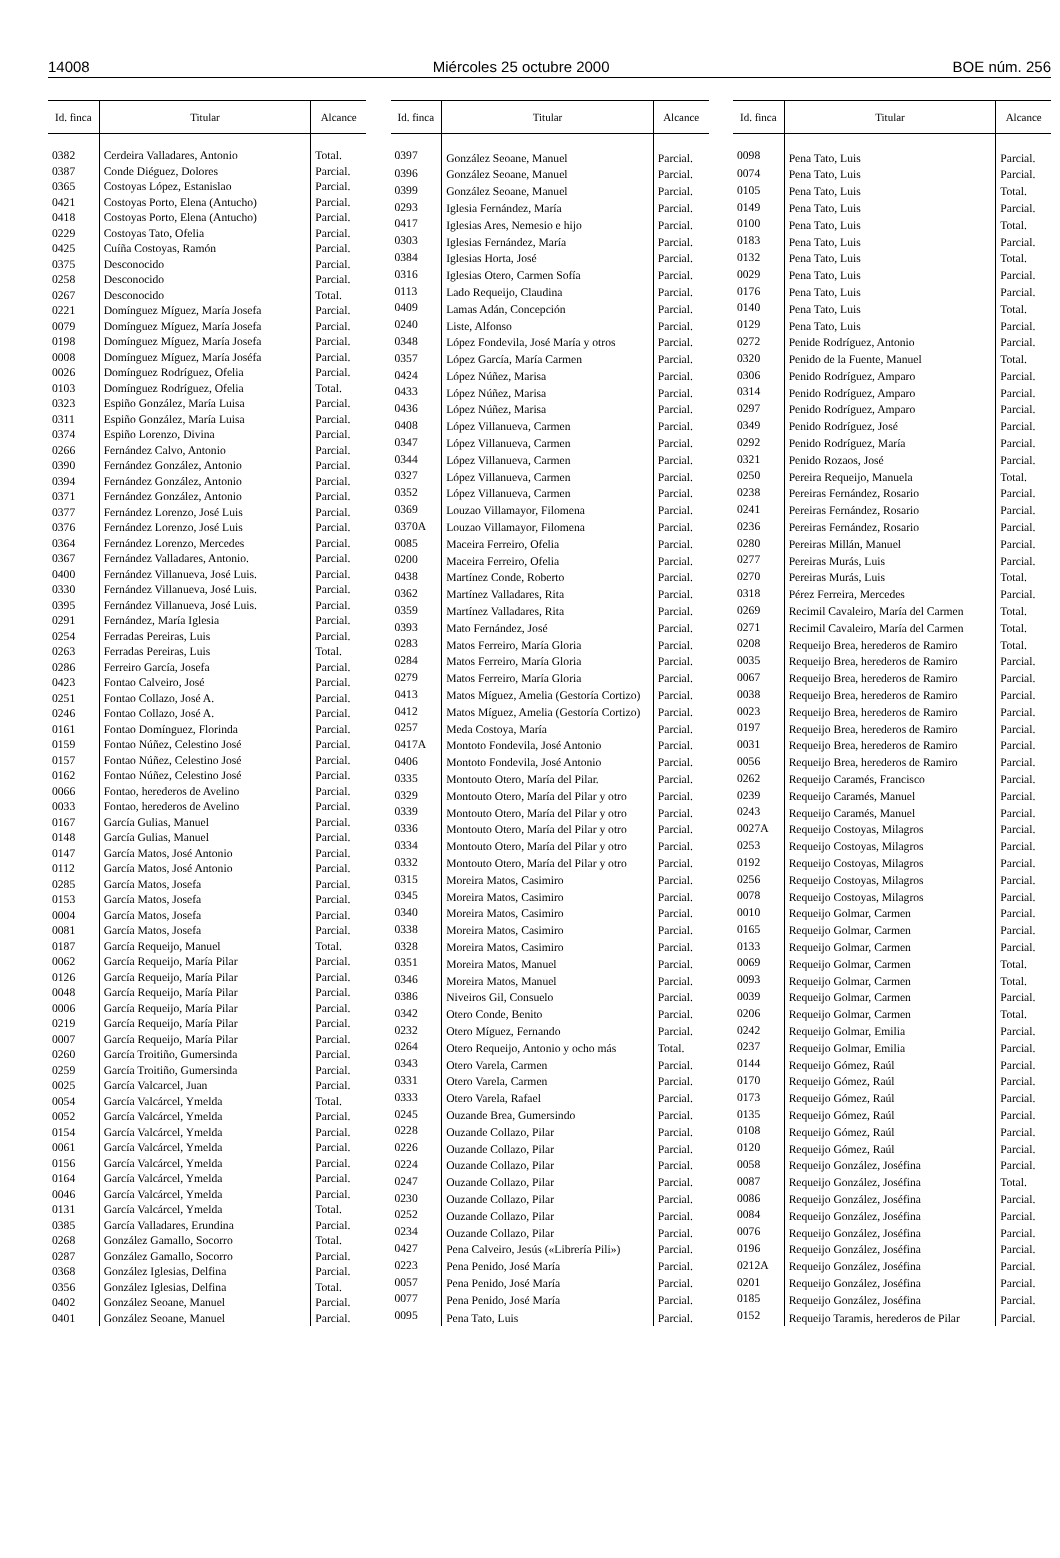14008 Miércoles 25 octubre 2000 BOE núm. 256
| Id. finca | Titular | Alcance |
| --- | --- | --- |
| 0382 | Cerdeira Valladares, Antonio | Total. |
| 0387 | Conde Diéguez, Dolores | Parcial. |
| 0365 | Costoyas López, Estanislao | Parcial. |
| 0421 | Costoyas Porto, Elena (Antucho) | Parcial. |
| 0418 | Costoyas Porto, Elena (Antucho) | Parcial. |
| 0229 | Costoyas Tato, Ofelia | Parcial. |
| 0425 | Cuíña Costoyas, Ramón | Parcial. |
| 0375 | Desconocido | Parcial. |
| 0258 | Desconocido | Parcial. |
| 0267 | Desconocido | Total. |
| 0221 | Domínguez Míguez, María Josefa | Parcial. |
| 0079 | Domínguez Míguez, María Josefa | Parcial. |
| 0198 | Domínguez Míguez, María Josefa | Parcial. |
| 0008 | Domínguez Míguez, María Joséfa | Parcial. |
| 0026 | Domínguez Rodríguez, Ofelia | Parcial. |
| 0103 | Domínguez Rodríguez, Ofelia | Total. |
| 0323 | Espiño González, María Luisa | Parcial. |
| 0311 | Espiño González, María Luisa | Parcial. |
| 0374 | Espiño Lorenzo, Divina | Parcial. |
| 0266 | Fernández Calvo, Antonio | Parcial. |
| 0390 | Fernández González, Antonio | Parcial. |
| 0394 | Fernández González, Antonio | Parcial. |
| 0371 | Fernández González, Antonio | Parcial. |
| 0377 | Fernández Lorenzo, José Luis | Parcial. |
| 0376 | Fernández Lorenzo, José Luis | Parcial. |
| 0364 | Fernández Lorenzo, Mercedes | Parcial. |
| 0367 | Fernández Valladares, Antonio. | Parcial. |
| 0400 | Fernández Villanueva, José Luis. | Parcial. |
| 0330 | Fernández Villanueva, José Luis. | Parcial. |
| 0395 | Fernández Villanueva, José Luis. | Parcial. |
| 0291 | Fernández, María Iglesia | Parcial. |
| 0254 | Ferradas Pereiras, Luis | Parcial. |
| 0263 | Ferradas Pereiras, Luis | Total. |
| 0286 | Ferreiro García, Josefa | Parcial. |
| 0423 | Fontao Calveiro, José | Parcial. |
| 0251 | Fontao Collazo, José A. | Parcial. |
| 0246 | Fontao Collazo, José A. | Parcial. |
| 0161 | Fontao Domínguez, Florinda | Parcial. |
| 0159 | Fontao Núñez, Celestino José | Parcial. |
| 0157 | Fontao Núñez, Celestino José | Parcial. |
| 0162 | Fontao Núñez, Celestino José | Parcial. |
| 0066 | Fontao, herederos de Avelino | Parcial. |
| 0033 | Fontao, herederos de Avelino | Parcial. |
| 0167 | García Gulias, Manuel | Parcial. |
| 0148 | García Gulias, Manuel | Parcial. |
| 0147 | García Matos, José Antonio | Parcial. |
| 0112 | García Matos, José Antonio | Parcial. |
| 0285 | García Matos, Josefa | Parcial. |
| 0153 | García Matos, Josefa | Parcial. |
| 0004 | García Matos, Josefa | Parcial. |
| 0081 | García Matos, Josefa | Parcial. |
| 0187 | García Requeijo, Manuel | Total. |
| 0062 | García Requeijo, María Pilar | Parcial. |
| 0126 | García Requeijo, María Pilar | Parcial. |
| 0048 | García Requeijo, María Pilar | Parcial. |
| 0006 | García Requeijo, María Pilar | Parcial. |
| 0219 | García Requeijo, María Pilar | Parcial. |
| 0007 | García Requeijo, María Pilar | Parcial. |
| 0260 | García Troitiño, Gumersinda | Parcial. |
| 0259 | García Troitiño, Gumersinda | Parcial. |
| 0025 | García Valcarcel, Juan | Parcial. |
| 0054 | García Valcárcel, Ymelda | Total. |
| 0052 | García Valcárcel, Ymelda | Parcial. |
| 0154 | García Valcárcel, Ymelda | Parcial. |
| 0061 | García Valcárcel, Ymelda | Parcial. |
| 0156 | García Valcárcel, Ymelda | Parcial. |
| 0164 | García Valcárcel, Ymelda | Parcial. |
| 0046 | García Valcárcel, Ymelda | Parcial. |
| 0131 | García Valcárcel, Ymelda | Total. |
| 0385 | García Valladares, Erundina | Parcial. |
| 0268 | González Gamallo, Socorro | Total. |
| 0287 | González Gamallo, Socorro | Parcial. |
| 0368 | González Iglesias, Delfina | Parcial. |
| 0356 | González Iglesias, Delfina | Total. |
| 0402 | González Seoane, Manuel | Parcial. |
| 0401 | González Seoane, Manuel | Parcial. |
| Id. finca | Titular | Alcance |
| --- | --- | --- |
| 0397 | González Seoane, Manuel | Parcial. |
| 0396 | González Seoane, Manuel | Parcial. |
| 0399 | González Seoane, Manuel | Parcial. |
| 0293 | Iglesia Fernández, María | Parcial. |
| 0417 | Iglesias Ares, Nemesio e hijo | Parcial. |
| 0303 | Iglesias Fernández, María | Parcial. |
| 0384 | Iglesias Horta, José | Parcial. |
| 0316 | Iglesias Otero, Carmen Sofía | Parcial. |
| 0113 | Lado Requeijo, Claudina | Parcial. |
| 0409 | Lamas Adán, Concepción | Parcial. |
| 0240 | Liste, Alfonso | Parcial. |
| 0348 | López Fondevila, José María y otros | Parcial. |
| 0357 | López García, María Carmen | Parcial. |
| 0424 | López Núñez, Marisa | Parcial. |
| 0433 | López Núñez, Marisa | Parcial. |
| 0436 | López Núñez, Marisa | Parcial. |
| 0408 | López Villanueva, Carmen | Parcial. |
| 0347 | López Villanueva, Carmen | Parcial. |
| 0344 | López Villanueva, Carmen | Parcial. |
| 0327 | López Villanueva, Carmen | Parcial. |
| 0352 | López Villanueva, Carmen | Parcial. |
| 0369 | Louzao Villamayor, Filomena | Parcial. |
| 0370A | Louzao Villamayor, Filomena | Parcial. |
| 0085 | Maceira Ferreiro, Ofelia | Parcial. |
| 0200 | Maceira Ferreiro, Ofelia | Parcial. |
| 0438 | Martínez Conde, Roberto | Parcial. |
| 0362 | Martínez Valladares, Rita | Parcial. |
| 0359 | Martínez Valladares, Rita | Parcial. |
| 0393 | Mato Fernández, José | Parcial. |
| 0283 | Matos Ferreiro, María Gloria | Parcial. |
| 0284 | Matos Ferreiro, María Gloria | Parcial. |
| 0279 | Matos Ferreiro, María Gloria | Parcial. |
| 0413 | Matos Míguez, Amelia (Gestoría Cortizo) | Parcial. |
| 0412 | Matos Míguez, Amelia (Gestoría Cortizo) | Parcial. |
| 0257 | Meda Costoya, María | Parcial. |
| 0417A | Montoto Fondevila, José Antonio | Parcial. |
| 0406 | Montoto Fondevila, José Antonio | Parcial. |
| 0335 | Montouto Otero, María del Pilar. | Parcial. |
| 0329 | Montouto Otero, María del Pilar y otro | Parcial. |
| 0339 | Montouto Otero, María del Pilar y otro | Parcial. |
| 0336 | Montouto Otero, María del Pilar y otro | Parcial. |
| 0334 | Montouto Otero, María del Pilar y otro | Parcial. |
| 0332 | Montouto Otero, María del Pilar y otro | Parcial. |
| 0315 | Moreira Matos, Casimiro | Parcial. |
| 0345 | Moreira Matos, Casimiro | Parcial. |
| 0340 | Moreira Matos, Casimiro | Parcial. |
| 0338 | Moreira Matos, Casimiro | Parcial. |
| 0328 | Moreira Matos, Casimiro | Parcial. |
| 0351 | Moreira Matos, Manuel | Parcial. |
| 0346 | Moreira Matos, Manuel | Parcial. |
| 0386 | Niveiros Gil, Consuelo | Parcial. |
| 0342 | Otero Conde, Benito | Parcial. |
| 0232 | Otero Míguez, Fernando | Parcial. |
| 0264 | Otero Requeijo, Antonio y ocho más | Total. |
| 0343 | Otero Varela, Carmen | Parcial. |
| 0331 | Otero Varela, Carmen | Parcial. |
| 0333 | Otero Varela, Rafael | Parcial. |
| 0245 | Ouzande Brea, Gumersindo | Parcial. |
| 0228 | Ouzande Collazo, Pilar | Parcial. |
| 0226 | Ouzande Collazo, Pilar | Parcial. |
| 0224 | Ouzande Collazo, Pilar | Parcial. |
| 0247 | Ouzande Collazo, Pilar | Parcial. |
| 0230 | Ouzande Collazo, Pilar | Parcial. |
| 0252 | Ouzande Collazo, Pilar | Parcial. |
| 0234 | Ouzande Collazo, Pilar | Parcial. |
| 0427 | Pena Calveiro, Jesús («Librería Pili») | Parcial. |
| 0223 | Pena Penido, José María | Parcial. |
| 0057 | Pena Penido, José María | Parcial. |
| 0077 | Pena Penido, José María | Parcial. |
| 0095 | Pena Tato, Luis | Parcial. |
| Id. finca | Titular | Alcance |
| --- | --- | --- |
| 0098 | Pena Tato, Luis | Parcial. |
| 0074 | Pena Tato, Luis | Parcial. |
| 0105 | Pena Tato, Luis | Total. |
| 0149 | Pena Tato, Luis | Parcial. |
| 0100 | Pena Tato, Luis | Total. |
| 0183 | Pena Tato, Luis | Parcial. |
| 0132 | Pena Tato, Luis | Total. |
| 0029 | Pena Tato, Luis | Parcial. |
| 0176 | Pena Tato, Luis | Parcial. |
| 0140 | Pena Tato, Luis | Total. |
| 0129 | Pena Tato, Luis | Parcial. |
| 0272 | Penide Rodríguez, Antonio | Parcial. |
| 0320 | Penido de la Fuente, Manuel | Total. |
| 0306 | Penido Rodríguez, Amparo | Parcial. |
| 0314 | Penido Rodríguez, Amparo | Parcial. |
| 0297 | Penido Rodríguez, Amparo | Parcial. |
| 0349 | Penido Rodríguez, José | Parcial. |
| 0292 | Penido Rodríguez, María | Parcial. |
| 0321 | Penido Rozaos, José | Parcial. |
| 0250 | Pereira Requeijo, Manuela | Total. |
| 0238 | Pereiras Fernández, Rosario | Parcial. |
| 0241 | Pereiras Fernández, Rosario | Parcial. |
| 0236 | Pereiras Fernández, Rosario | Parcial. |
| 0280 | Pereiras Millán, Manuel | Parcial. |
| 0277 | Pereiras Murás, Luis | Parcial. |
| 0270 | Pereiras Murás, Luis | Total. |
| 0318 | Pérez Ferreira, Mercedes | Parcial. |
| 0269 | Recimil Cavaleiro, María del Carmen | Total. |
| 0271 | Recimil Cavaleiro, María del Carmen | Total. |
| 0208 | Requeijo Brea, herederos de Ramiro | Total. |
| 0035 | Requeijo Brea, herederos de Ramiro | Parcial. |
| 0067 | Requeijo Brea, herederos de Ramiro | Parcial. |
| 0038 | Requeijo Brea, herederos de Ramiro | Parcial. |
| 0023 | Requeijo Brea, herederos de Ramiro | Parcial. |
| 0197 | Requeijo Brea, herederos de Ramiro | Parcial. |
| 0031 | Requeijo Brea, herederos de Ramiro | Parcial. |
| 0056 | Requeijo Brea, herederos de Ramiro | Parcial. |
| 0262 | Requeijo Caramés, Francisco | Parcial. |
| 0239 | Requeijo Caramés, Manuel | Parcial. |
| 0243 | Requeijo Caramés, Manuel | Parcial. |
| 0027A | Requeijo Costoyas, Milagros | Parcial. |
| 0253 | Requeijo Costoyas, Milagros | Parcial. |
| 0192 | Requeijo Costoyas, Milagros | Parcial. |
| 0256 | Requeijo Costoyas, Milagros | Parcial. |
| 0078 | Requeijo Costoyas, Milagros | Parcial. |
| 0010 | Requeijo Golmar, Carmen | Parcial. |
| 0165 | Requeijo Golmar, Carmen | Parcial. |
| 0133 | Requeijo Golmar, Carmen | Parcial. |
| 0069 | Requeijo Golmar, Carmen | Total. |
| 0093 | Requeijo Golmar, Carmen | Total. |
| 0039 | Requeijo Golmar, Carmen | Parcial. |
| 0206 | Requeijo Golmar, Carmen | Total. |
| 0242 | Requeijo Golmar, Emilia | Parcial. |
| 0237 | Requeijo Golmar, Emilia | Parcial. |
| 0144 | Requeijo Gómez, Raúl | Parcial. |
| 0170 | Requeijo Gómez, Raúl | Parcial. |
| 0173 | Requeijo Gómez, Raúl | Parcial. |
| 0135 | Requeijo Gómez, Raúl | Parcial. |
| 0108 | Requeijo Gómez, Raúl | Parcial. |
| 0120 | Requeijo Gómez, Raúl | Parcial. |
| 0058 | Requeijo González, Joséfina | Parcial. |
| 0087 | Requeijo González, Joséfina | Total. |
| 0086 | Requeijo González, Joséfina | Parcial. |
| 0084 | Requeijo González, Joséfina | Parcial. |
| 0076 | Requeijo González, Joséfina | Parcial. |
| 0196 | Requeijo González, Joséfina | Parcial. |
| 0212A | Requeijo González, Joséfina | Parcial. |
| 0201 | Requeijo González, Joséfina | Parcial. |
| 0185 | Requeijo González, Joséfina | Parcial. |
| 0152 | Requeijo Taramis, herederos de Pilar | Parcial. |